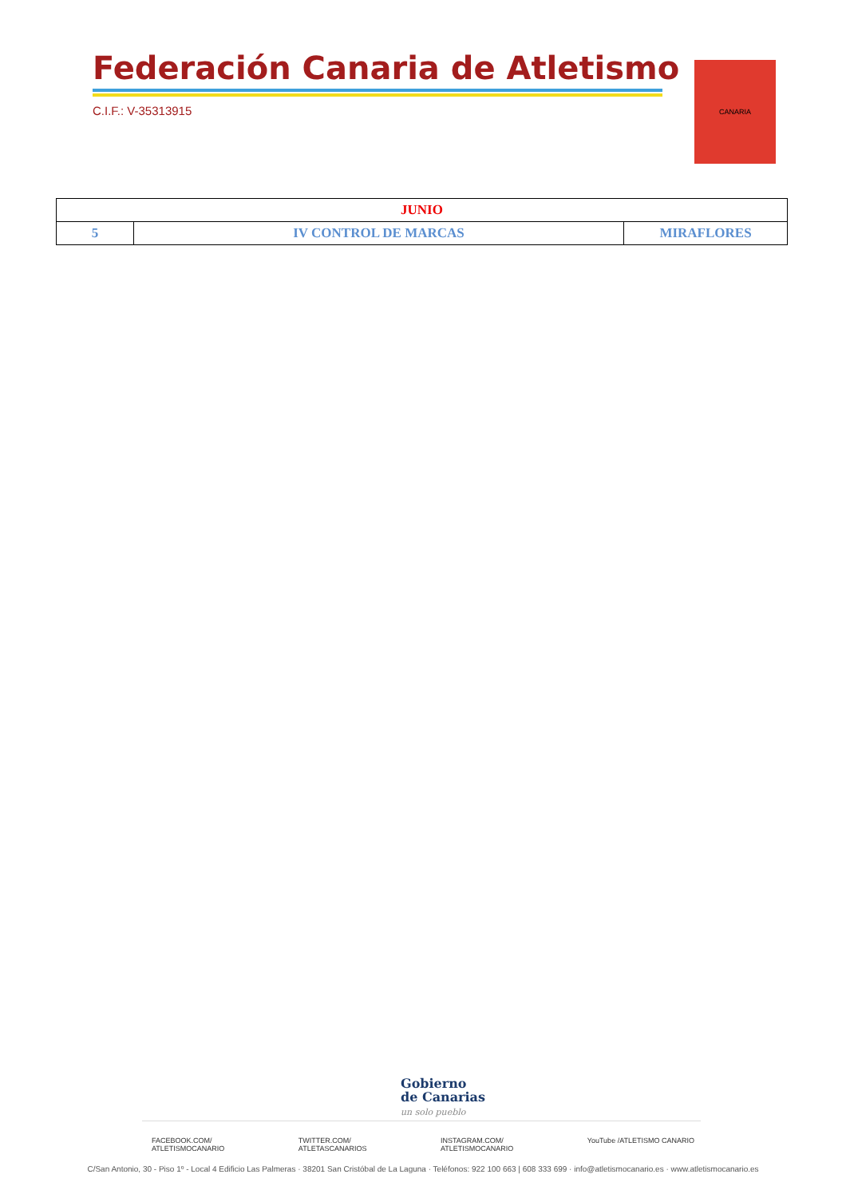Federación Canaria de Atletismo
C.I.F.: V-35313915
CANARIA
| JUNIO | | |
| 5 | IV CONTROL DE MARCAS | MIRAFLORES |
Gobierno
de Canarias
un solo pueblo
FACEBOOK.COM/
ATLETISMOCANARIO TWITTER.COM/
ATLETASCANARIOS INSTAGRAM.COM/
ATLETISMOCANARIO YouTube /ATLETISMO CANARIO
C/San Antonio, 30 - Piso 1º - Local 4 Edificio Las Palmeras · 38201 San Cristóbal de La Laguna · Teléfonos: 922 100 663 | 608 333 699 · info@atletismocanario.es · www.atletismocanario.es